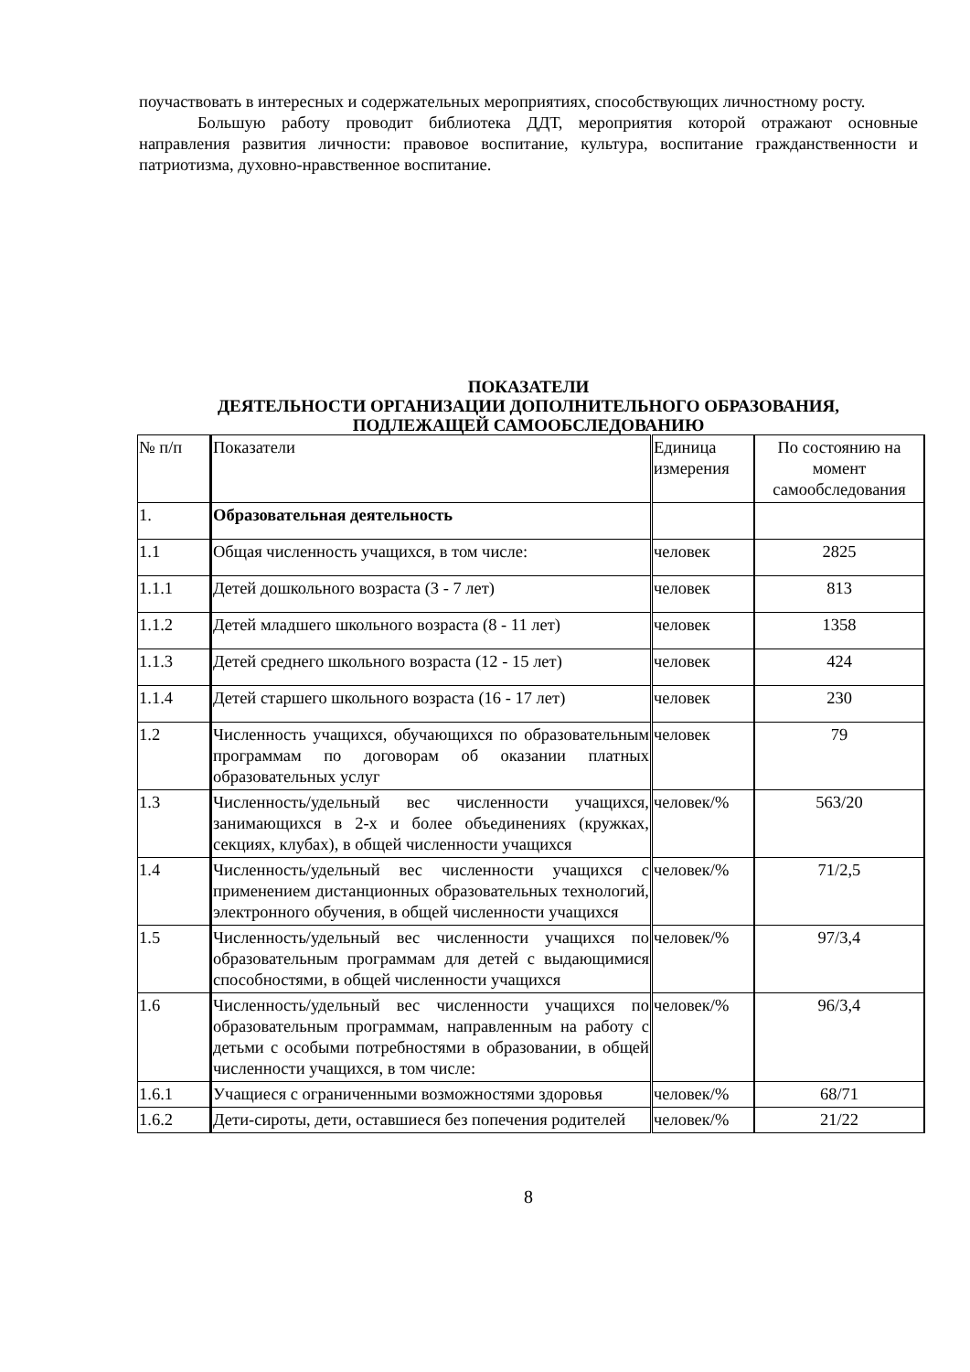поучаствовать в интересных и содержательных мероприятиях, способствующих личностному росту.
Большую работу проводит библиотека ДДТ, мероприятия которой отражают основные направления развития личности: правовое воспитание, культура, воспитание гражданственности и патриотизма, духовно-нравственное воспитание.
ПОКАЗАТЕЛИ
ДЕЯТЕЛЬНОСТИ ОРГАНИЗАЦИИ ДОПОЛНИТЕЛЬНОГО ОБРАЗОВАНИЯ,
ПОДЛЕЖАЩЕЙ САМООБСЛЕДОВАНИЮ
| № п/п | Показатели | Единица измерения | По состоянию на момент самообследования |
| 1. | Образовательная деятельность | | |
| 1.1 | Общая численность учащихся, в том числе: | человек | 2825 |
| 1.1.1 | Детей дошкольного возраста (3 - 7 лет) | человек | 813 |
| 1.1.2 | Детей младшего школьного возраста (8 - 11 лет) | человек | 1358 |
| 1.1.3 | Детей среднего школьного возраста (12 - 15 лет) | человек | 424 |
| 1.1.4 | Детей старшего школьного возраста (16 - 17 лет) | человек | 230 |
| 1.2 | Численность учащихся, обучающихся по образовательным программам по договорам об оказании платных образовательных услуг | человек | 79 |
| 1.3 | Численность/удельный вес численности учащихся, занимающихся в 2-х и более объединениях (кружках, секциях, клубах), в общей численности учащихся | человек/% | 563/20 |
| 1.4 | Численность/удельный вес численности учащихся с применением дистанционных образовательных технологий, электронного обучения, в общей численности учащихся | человек/% | 71/2,5 |
| 1.5 | Численность/удельный вес численности учащихся по образовательным программам для детей с выдающимися способностями, в общей численности учащихся | человек/% | 97/3,4 |
| 1.6 | Численность/удельный вес численности учащихся по образовательным программам, направленным на работу с детьми с особыми потребностями в образовании, в общей численности учащихся, в том числе: | человек/% | 96/3,4 |
| 1.6.1 | Учащиеся с ограниченными возможностями здоровья | человек/% | 68/71 |
| 1.6.2 | Дети-сироты, дети, оставшиеся без попечения родителей | человек/% | 21/22 |
8